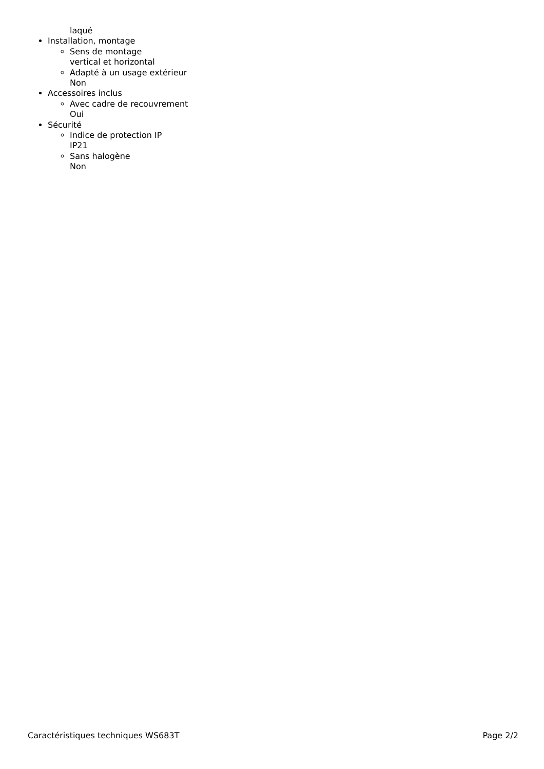laqué
Installation, montage
Sens de montage
vertical et horizontal
Adapté à un usage extérieur
Non
Accessoires inclus
Avec cadre de recouvrement
Oui
Sécurité
Indice de protection IP
IP21
Sans halogène
Non
Caractéristiques techniques WS683T Page 2/2